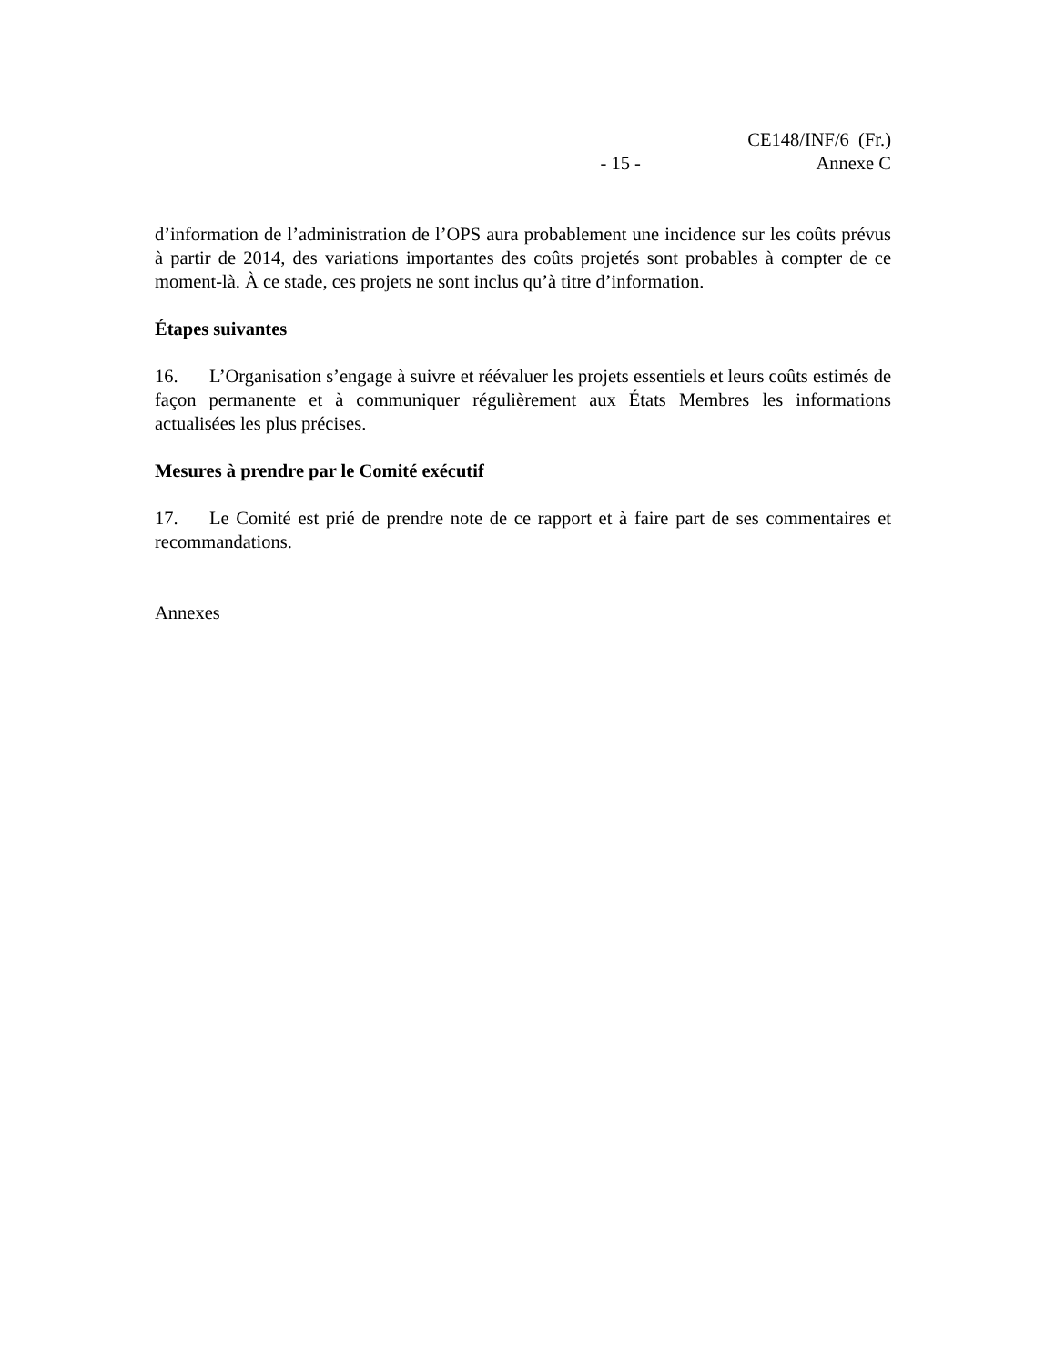- 15 -
CE148/INF/6 (Fr.)
Annexe C
d’information de l’administration de l’OPS aura probablement une incidence sur les coûts prévus à partir de 2014, des variations importantes des coûts projetés sont probables à compter de ce moment-là. À ce stade, ces projets ne sont inclus qu’à titre d’information.
Étapes suivantes
16. L’Organisation s’engage à suivre et réévaluer les projets essentiels et leurs coûts estimés de façon permanente et à communiquer régulièrement aux États Membres les informations actualisées les plus précises.
Mesures à prendre par le Comité exécutif
17. Le Comité est prié de prendre note de ce rapport et à faire part de ses commentaires et recommandations.
Annexes